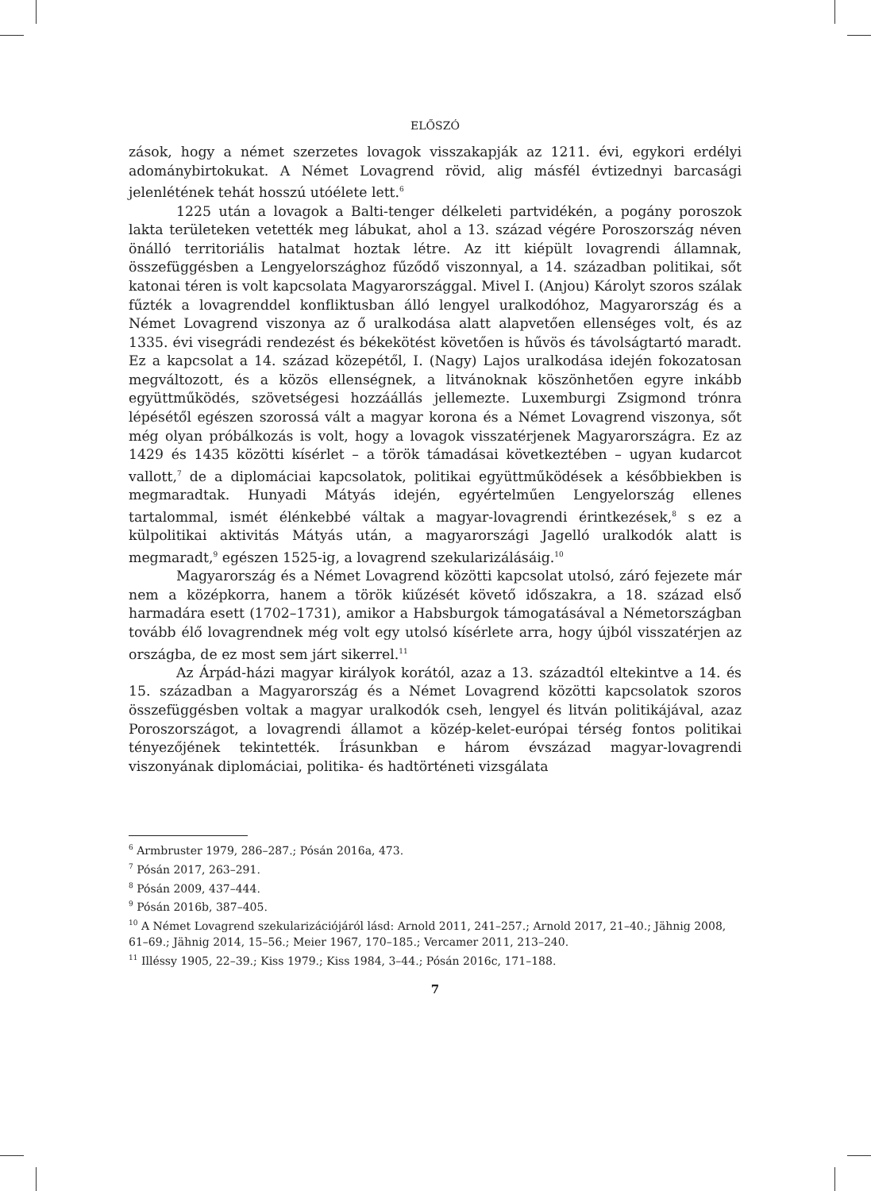ELŐSZÓ
zások, hogy a német szerzetes lovagok visszakapják az 1211. évi, egykori erdélyi adománybirtokukat. A Német Lovagrend rövid, alig másfél évtizednyi barcasági jelenlétének tehát hosszú utóélete lett.<sup>6</sup>
1225 után a lovagok a Balti-tenger délkeleti partvidékén, a pogány poroszok lakta területeken vetették meg lábukat, ahol a 13. század végére Poroszország néven önálló territoriális hatalmat hoztak létre. Az itt kiépült lovagrendi államnak, összefüggésben a Lengyelországhoz fűződő viszonnyal, a 14. században politikai, sőt katonai téren is volt kapcsolata Magyarországgal. Mivel I. (Anjou) Károlyt szoros szálak fűzték a lovagrenddel konfliktusban álló lengyel uralkodóhoz, Magyarország és a Német Lovagrend viszonya az ő uralkodása alatt alapvetően ellenséges volt, és az 1335. évi visegrádi rendezést és békekötést követően is hűvös és távolságtartó maradt. Ez a kapcsolat a 14. század közepétől, I. (Nagy) Lajos uralkodása idején fokozatosan megváltozott, és a közös ellenségnek, a litvánoknak köszönhetően egyre inkább együttműködés, szövetségesi hozzáállás jellemezte. Luxemburgi Zsigmond trónra lépésétől egészen szorossá vált a magyar korona és a Német Lovagrend viszonya, sőt még olyan próbálkozás is volt, hogy a lovagok visszatérjenek Magyarországra. Ez az 1429 és 1435 közötti kísérlet – a török támadásai következtében – ugyan kudarcot vallott,<sup>7</sup> de a diplomáciai kapcsolatok, politikai együttműködések a későbbiekben is megmaradtak. Hunyadi Mátyás idején, egyértelműen Lengyelország ellenes tartalommal, ismét élénkebbé váltak a magyar-lovagrendi érintkezések,<sup>8</sup> s ez a külpolitikai aktivitás Mátyás után, a magyarországi Jagelló uralkodók alatt is megmaradt,<sup>9</sup> egészen 1525-ig, a lovagrend szekularizálásáig.<sup>10</sup>
Magyarország és a Német Lovagrend közötti kapcsolat utolsó, záró fejezete már nem a középkorra, hanem a török kiűzését követő időszakra, a 18. század első harmadára esett (1702–1731), amikor a Habsburgok támogatásával a Németországban tovább élő lovagrendnek még volt egy utolsó kísérlete arra, hogy újból visszatérjen az országba, de ez most sem járt sikerrel.<sup>11</sup>
Az Árpád-házi magyar királyok korától, azaz a 13. századtól eltekintve a 14. és 15. században a Magyarország és a Német Lovagrend közötti kapcsolatok szoros összefüggésben voltak a magyar uralkodók cseh, lengyel és litván politikájával, azaz Poroszországot, a lovagrendi államot a közép-kelet-európai térség fontos politikai tényezőjének tekintették. Írásunkban e három évszázad magyar-lovagrendi viszonyának diplomáciai, politika- és hadtörténeti vizsgálata
<sup>6</sup> Armbruster 1979, 286–287.; Pósán 2016a, 473.
<sup>7</sup> Pósán 2017, 263–291.
<sup>8</sup> Pósán 2009, 437–444.
<sup>9</sup> Pósán 2016b, 387–405.
<sup>10</sup> A Német Lovagrend szekularizációjáról lásd: Arnold 2011, 241–257.; Arnold 2017, 21–40.; Jähnig 2008, 61–69.; Jähnig 2014, 15–56.; Meier 1967, 170–185.; Vercamer 2011, 213–240.
<sup>11</sup> Illéssy 1905, 22–39.; Kiss 1979.; Kiss 1984, 3–44.; Pósán 2016c, 171–188.
7